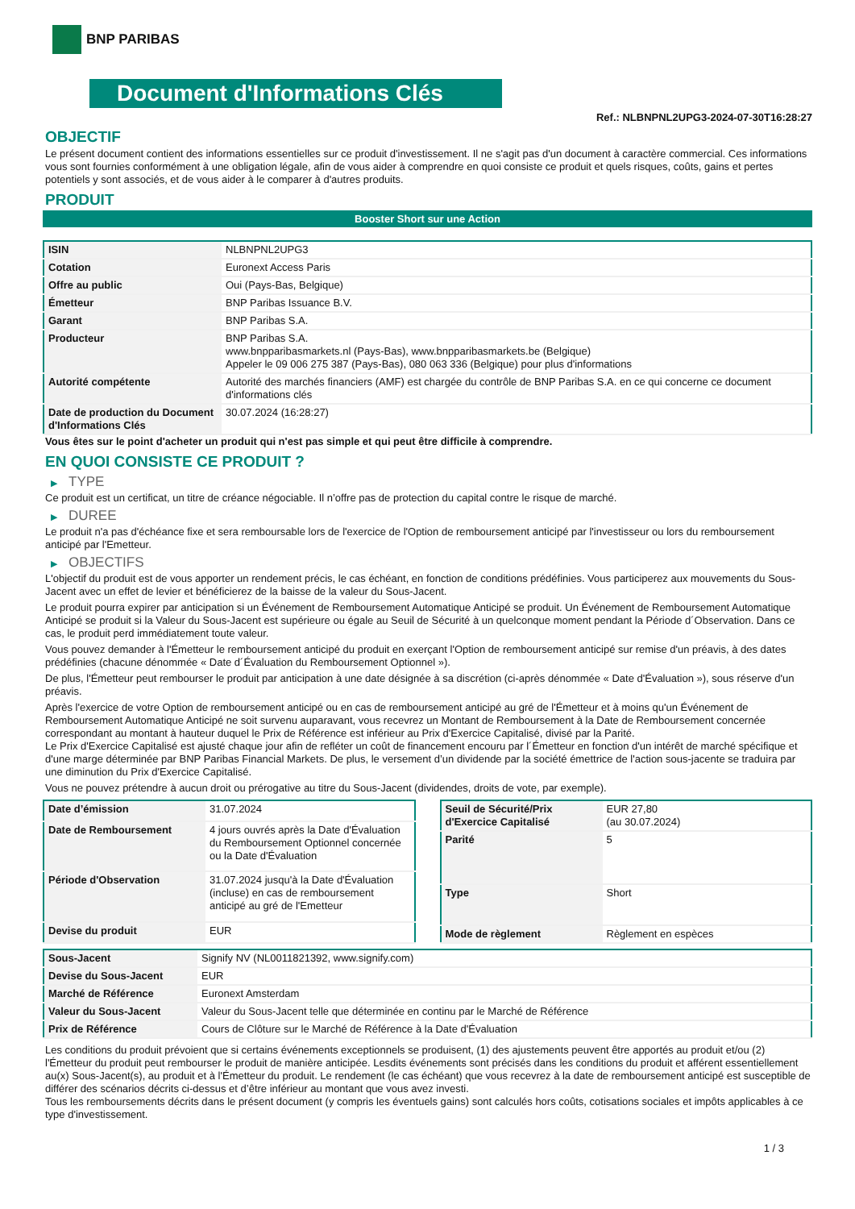BNP PARIBAS
Document d'Informations Clés
Ref.: NLBNPNL2UPG3-2024-07-30T16:28:27
OBJECTIF
Le présent document contient des informations essentielles sur ce produit d'investissement. Il ne s'agit pas d'un document à caractère commercial. Ces informations vous sont fournies conformément à une obligation légale, afin de vous aider à comprendre en quoi consiste ce produit et quels risques, coûts, gains et pertes potentiels y sont associés, et de vous aider à le comparer à d'autres produits.
PRODUIT
Booster Short sur une Action
| ISIN | NLBNPNL2UPG3 |
| Cotation | Euronext Access Paris |
| Offre au public | Oui (Pays-Bas, Belgique) |
| Émetteur | BNP Paribas Issuance B.V. |
| Garant | BNP Paribas S.A. |
| Producteur | BNP Paribas S.A. www.bnpparibasmarkets.nl (Pays-Bas), www.bnpparibasmarkets.be (Belgique) Appeler le 09 006 275 387 (Pays-Bas), 080 063 336 (Belgique) pour plus d'informations |
| Autorité compétente | Autorité des marchés financiers (AMF) est chargée du contrôle de BNP Paribas S.A. en ce qui concerne ce document d'informations clés |
| Date de production du Document d'Informations Clés | 30.07.2024 (16:28:27) |
Vous êtes sur le point d'acheter un produit qui n'est pas simple et qui peut être difficile à comprendre.
EN QUOI CONSISTE CE PRODUIT ?
▶ TYPE
Ce produit est un certificat, un titre de créance négociable. Il n’offre pas de protection du capital contre le risque de marché.
▶ DUREE
Le produit n'a pas d'échéance fixe et sera remboursable lors de l'exercice de l'Option de remboursement anticipé par l'investisseur ou lors du remboursement anticipé par l'Emetteur.
▶ OBJECTIFS
L'objectif du produit est de vous apporter un rendement précis, le cas échéant, en fonction de conditions prédéfinies. Vous participerez aux mouvements du Sous-Jacent avec un effet de levier et bénéficierez de la baisse de la valeur du Sous-Jacent.
Le produit pourra expirer par anticipation si un Événement de Remboursement Automatique Anticipé se produit. Un Événement de Remboursement Automatique Anticipé se produit si la Valeur du Sous-Jacent est supérieure ou égale au Seuil de Sécurité à un quelconque moment pendant la Période d´Observation. Dans ce cas, le produit perd immédiatement toute valeur.
Vous pouvez demander à l'Émetteur le remboursement anticipé du produit en exerçant l'Option de remboursement anticipé sur remise d'un préavis, à des dates prédéfinies (chacune dénommée « Date d´Évaluation du Remboursement Optionnel »).
De plus, l'Émetteur peut rembourser le produit par anticipation à une date désignée à sa discrétion (ci-après dénommée « Date d'Évaluation »), sous réserve d'un préavis.
Après l'exercice de votre Option de remboursement anticipé ou en cas de remboursement anticipé au gré de l'Émetteur et à moins qu'un Événement de Remboursement Automatique Anticipé ne soit survenu auparavant, vous recevrez un Montant de Remboursement à la Date de Remboursement concernée correspondant au montant à hauteur duquel le Prix de Référence est inférieur au Prix d'Exercice Capitalisé, divisé par la Parité.
Le Prix d'Exercice Capitalisé est ajusté chaque jour afin de refléter un coût de financement encouru par l´Émetteur en fonction d'un intérêt de marché spécifique et d'une marge déterminée par BNP Paribas Financial Markets. De plus, le versement d’un dividende par la société émettrice de l'action sous-jacente se traduira par une diminution du Prix d'Exercice Capitalisé.
Vous ne pouvez prétendre à aucun droit ou prérogative au titre du Sous-Jacent (dividendes, droits de vote, par exemple).
| Date d’émission | 31.07.2024 |
| Date de Remboursement | 4 jours ouvrés après la Date d'Évaluation du Remboursement Optionnel concernée ou la Date d'Évaluation |
| Période d'Observation | 31.07.2024 jusqu'à la Date d'Évaluation (incluse) en cas de remboursement anticipé au gré de l'Emetteur |
| Devise du produit | EUR |
| Seuil de Sécurité/Prix d'Exercice Capitalisé | EUR 27,80 (au 30.07.2024) |
| Parité | 5 |
| Type | Short |
| Mode de règlement | Règlement en espèces |
| Sous-Jacent | Signify NV (NL0011821392, www.signify.com) |
| Devise du Sous-Jacent | EUR |
| Marché de Référence | Euronext Amsterdam |
| Valeur du Sous-Jacent | Valeur du Sous-Jacent telle que déterminée en continu par le Marché de Référence |
| Prix de Référence | Cours de Clôture sur le Marché de Référence à la Date d'Évaluation |
Les conditions du produit prévoient que si certains événements exceptionnels se produisent, (1) des ajustements peuvent être apportés au produit et/ou (2) l'Émetteur du produit peut rembourser le produit de manière anticipée. Lesdits événements sont précisés dans les conditions du produit et afférent essentiellement au(x) Sous-Jacent(s), au produit et à l'Émetteur du produit. Le rendement (le cas échéant) que vous recevrez à la date de remboursement anticipé est susceptible de différer des scénarios décrits ci-dessus et d’être inférieur au montant que vous avez investi.
Tous les remboursements décrits dans le présent document (y compris les éventuels gains) sont calculés hors coûts, cotisations sociales et impôts applicables à ce type d'investissement.
1 / 3